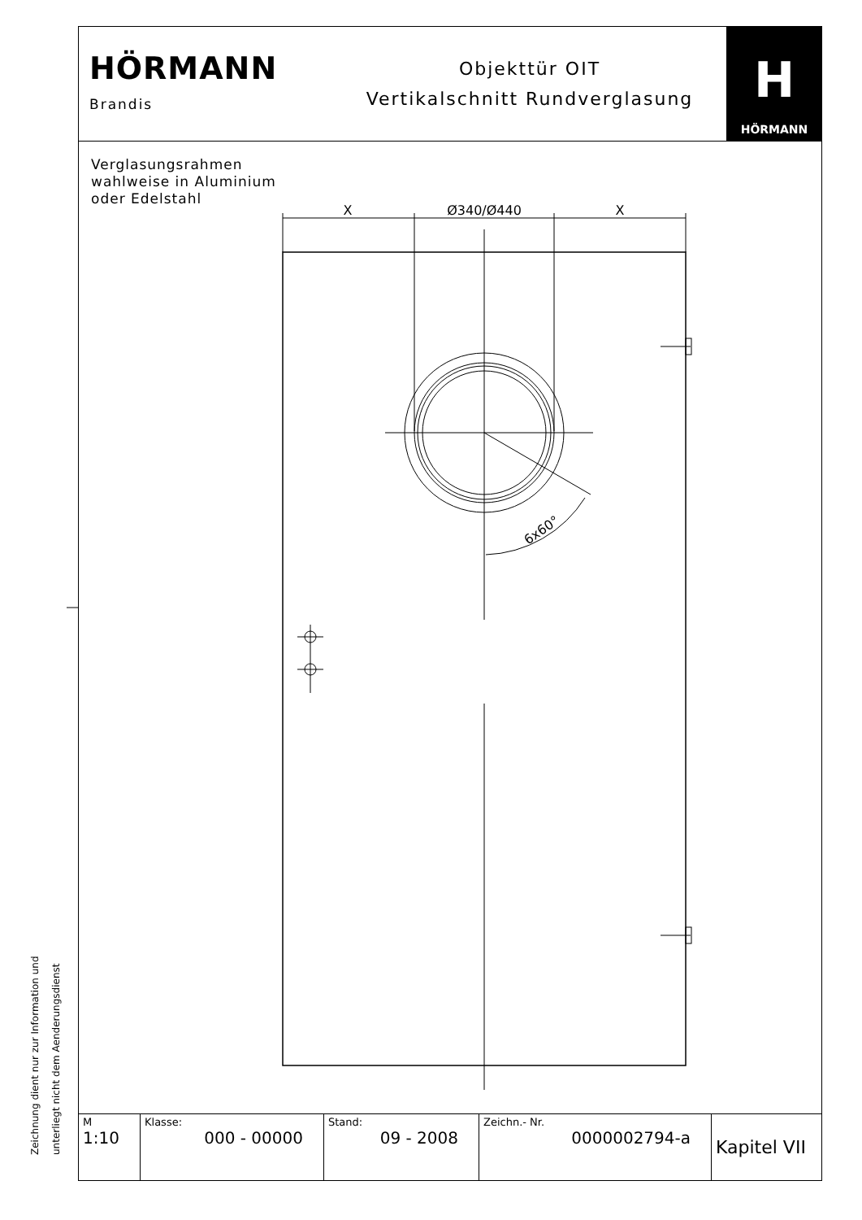HÖRMANN
Brandis
Objekttür OIT
Vertikalschnitt Rundverglasung
H
HÖRMANN
Verglasungsrahmen
wahlweise in Aluminium
oder Edelstahl
X
Ø340/Ø440
X
6x60°
Zeichnung dient nur zur Information und
unterliegt nicht dem Aenderungsdienst
| M 1:10 | Klasse: 000 - 00000 | Stand: 09 - 2008 | Zeichn.- Nr. 0000002794-a | Kapitel VII |